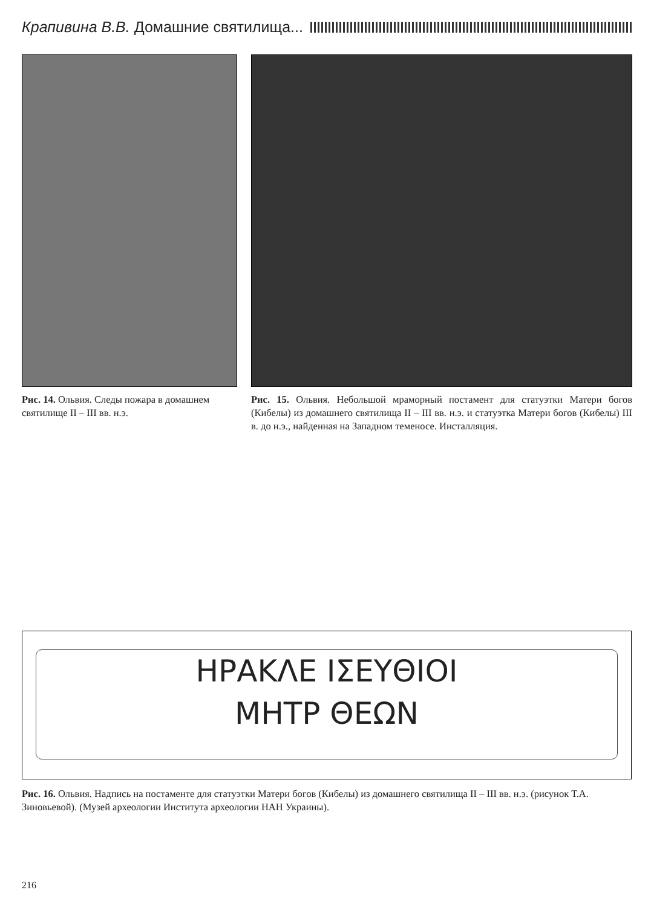Крапивина В.В. Домашние святилища...
Рис. 14. Ольвия. Следы пожара в домашнем святилище II – III вв. н.э.
Рис. 15. Ольвия. Небольшой мраморный постамент для статуэтки Матери богов (Кибелы) из домашнего святилища II – III вв. н.э. и статуэтка Матери богов (Кибелы) III в. до н.э., найденная на Западном теменосе. Инсталляция.
ΗΡΑΚΛΕ ΙΣΕΥΘΙΟΙ
ΜΗΤΡ ΘΕΩΝ
Рис. 16. Ольвия. Надпись на постаменте для статуэтки Матери богов (Кибелы) из домашнего святилища II – III вв. н.э. (рисунок Т.А. Зиновьевой). (Музей археологии Института археологии НАН Украины).
216